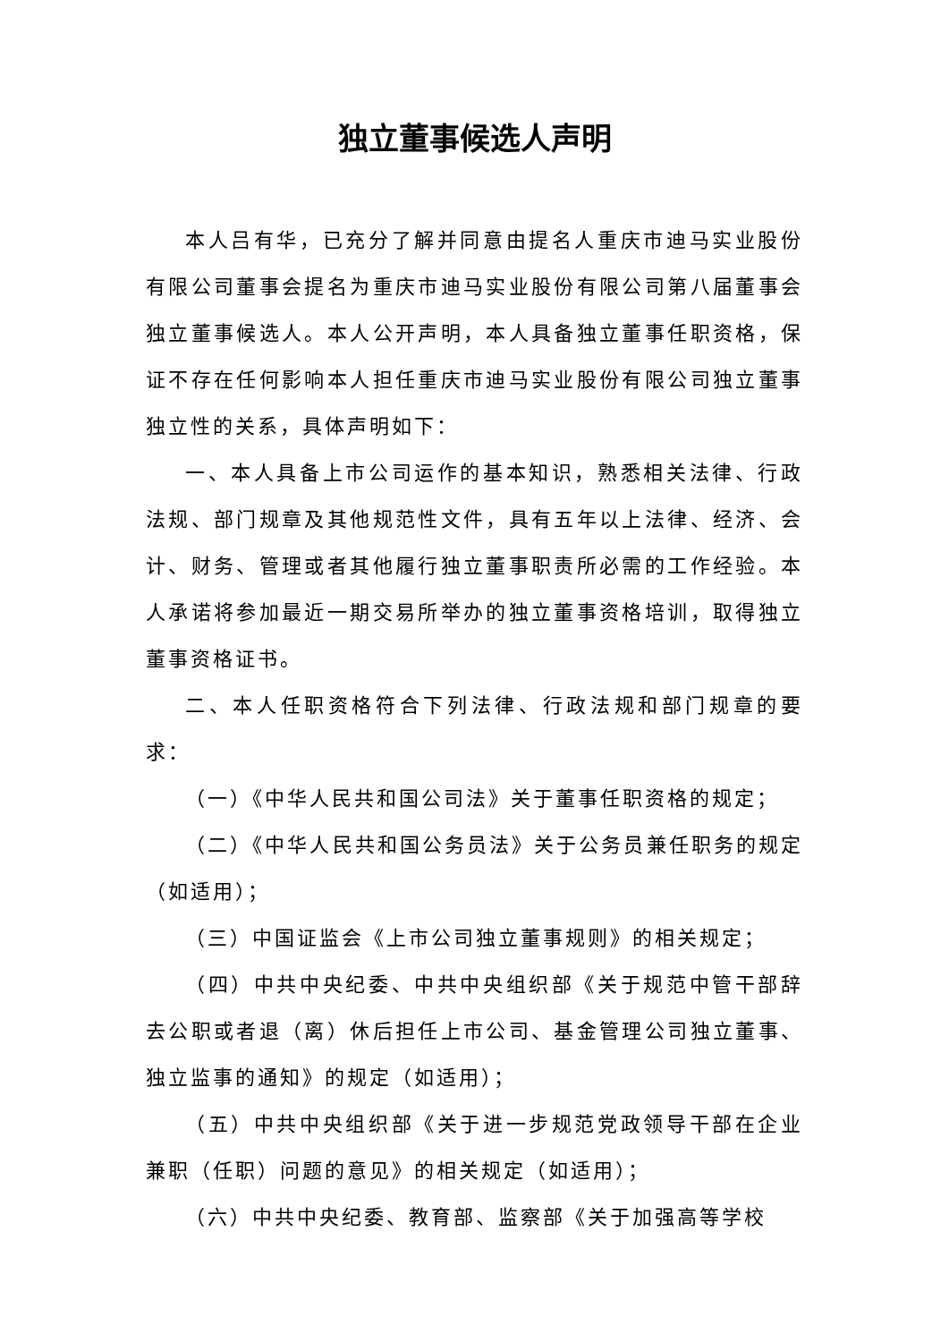独立董事候选人声明
本人吕有华，已充分了解并同意由提名人重庆市迪马实业股份有限公司董事会提名为重庆市迪马实业股份有限公司第八届董事会独立董事候选人。本人公开声明，本人具备独立董事任职资格，保证不存在任何影响本人担任重庆市迪马实业股份有限公司独立董事独立性的关系，具体声明如下：
一、本人具备上市公司运作的基本知识，熟悉相关法律、行政法规、部门规章及其他规范性文件，具有五年以上法律、经济、会计、财务、管理或者其他履行独立董事职责所必需的工作经验。本人承诺将参加最近一期交易所举办的独立董事资格培训，取得独立董事资格证书。
二、本人任职资格符合下列法律、行政法规和部门规章的要求：
（一）《中华人民共和国公司法》关于董事任职资格的规定；
（二）《中华人民共和国公务员法》关于公务员兼任职务的规定（如适用）；
（三）中国证监会《上市公司独立董事规则》的相关规定；
（四）中共中央纪委、中共中央组织部《关于规范中管干部辞去公职或者退（离）休后担任上市公司、基金管理公司独立董事、独立监事的通知》的规定（如适用）；
（五）中共中央组织部《关于进一步规范党政领导干部在企业兼职（任职）问题的意见》的相关规定（如适用）；
（六）中共中央纪委、教育部、监察部《关于加强高等学校